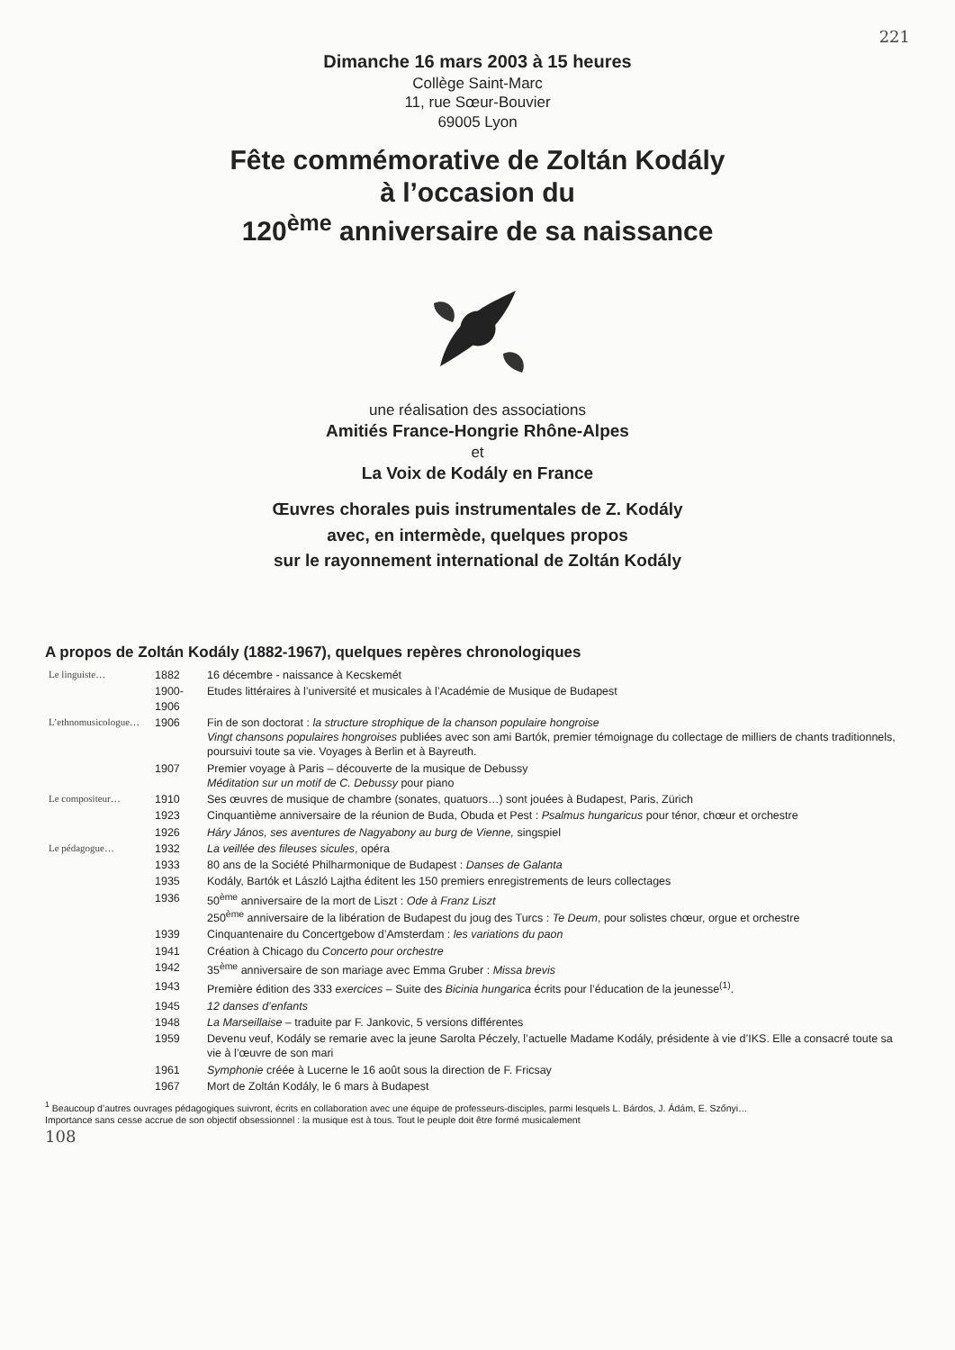221
Dimanche 16 mars 2003 à 15 heures
Collège Saint-Marc
11, rue Sœur-Bouvier
69005 Lyon
Fête commémorative de Zoltán Kodály
à l’occasion du
120<sup>ème</sup> anniversaire de sa naissance
une réalisation des associations
Amitiés France-Hongrie Rhône-Alpes
et
La Voix de Kodály en France
Œuvres chorales puis instrumentales de Z. Kodály
avec, en intermède, quelques propos
sur le rayonnement international de Zoltán Kodály
A propos de Zoltán Kodály (1882-1967), quelques repères chronologiques
| Le linguiste… | 1882 | 16 décembre - naissance à Kecskemét |
| | 1900-1906 | Etudes littéraires à l’université et musicales à l’Académie de Musique de Budapest |
| L’ethnomusicologue… | 1906 | Fin de son doctorat : la structure strophique de la chanson populaire hongroise Vingt chansons populaires hongroises publiées avec son ami Bartók, premier témoignage du collectage de milliers de chants traditionnels, poursuivi toute sa vie. Voyages à Berlin et à Bayreuth. |
| | 1907 | Premier voyage à Paris – découverte de la musique de Debussy Méditation sur un motif de C. Debussy pour piano |
| Le compositeur… | 1910 | Ses œuvres de musique de chambre (sonates, quatuors…) sont jouées à Budapest, Paris, Zürich |
| | 1923 | Cinquantième anniversaire de la réunion de Buda, Obuda et Pest : Psalmus hungaricus pour ténor, chœur et orchestre |
| | 1926 | Háry János, ses aventures de Nagyabony au burg de Vienne, singspiel |
| Le pédagogue… | 1932 | La veillée des fileuses sicules , opéra |
| | 1933 | 80 ans de la Société Philharmonique de Budapest : Danses de Galanta |
| | 1935 | Kodály, Bartók et László Lajtha éditent les 150 premiers enregistrements de leurs collectages |
| | 1936 | 50<sup>ème</sup> anniversaire de la mort de Liszt : Ode à Franz Liszt 250<sup>ème</sup> anniversaire de la libération de Budapest du joug des Turcs : Te Deum , pour solistes chœur, orgue et orchestre |
| | 1939 | Cinquantenaire du Concertgebow d’Amsterdam : les variations du paon |
| | 1941 | Création à Chicago du Concerto pour orchestre |
| | 1942 | 35<sup>ème</sup> anniversaire de son mariage avec Emma Gruber : Missa brevis |
| | 1943 | Première édition des 333 exercices – Suite des Bicinia hungarica écrits pour l’éducation de la jeunesse<sup>(1)</sup>. |
| | 1945 | 12 danses d’enfants |
| | 1948 | La Marseillaise – traduite par F. Jankovic, 5 versions différentes |
| | 1959 | Devenu veuf, Kodály se remarie avec la jeune Sarolta Péczely, l’actuelle Madame Kodály, présidente à vie d’IKS. Elle a consacré toute sa vie à l’œuvre de son mari |
| | 1961 | Symphonie créée à Lucerne le 16 août sous la direction de F. Fricsay |
| | 1967 | Mort de Zoltán Kodály, le 6 mars à Budapest |
<sup>1</sup> Beaucoup d’autres ouvrages pédagogiques suivront, écrits en collaboration avec une équipe de professeurs-disciples, parmi lesquels L. Bárdos, J. Ádám, E. Szőnyi…
Importance sans cesse accrue de son objectif obsessionnel : la musique est à tous. Tout le peuple doit être formé musicalement
108